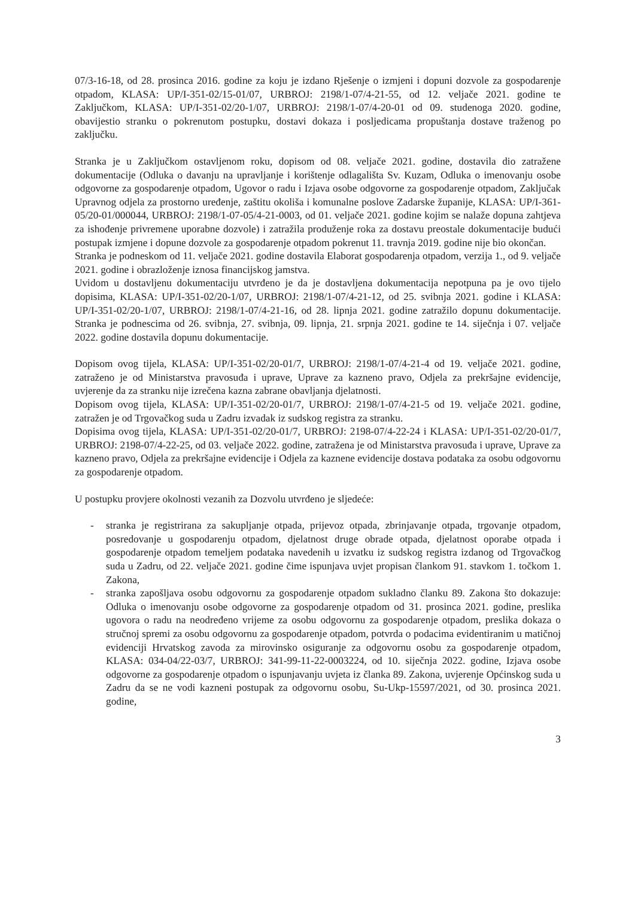07/3-16-18, od 28. prosinca 2016. godine za koju je izdano Rješenje o izmjeni i dopuni dozvole za gospodarenje otpadom, KLASA: UP/I-351-02/15-01/07, URBROJ: 2198/1-07/4-21-55, od 12. veljače 2021. godine te Zaključkom, KLASA: UP/I-351-02/20-1/07, URBROJ: 2198/1-07/4-20-01 od 09. studenoga 2020. godine, obavijestio stranku o pokrenutom postupku, dostavi dokaza i posljedicama propuštanja dostave traženog po zaključku.
Stranka je u Zaključkom ostavljenom roku, dopisom od 08. veljače 2021. godine, dostavila dio zatražene dokumentacije (Odluka o davanju na upravljanje i korištenje odlagališta Sv. Kuzam, Odluka o imenovanju osobe odgovorne za gospodarenje otpadom, Ugovor o radu i Izjava osobe odgovorne za gospodarenje otpadom, Zaključak Upravnog odjela za prostorno uređenje, zaštitu okoliša i komunalne poslove Zadarske županije, KLASA: UP/I-361-05/20-01/000044, URBROJ: 2198/1-07-05/4-21-0003, od 01. veljače 2021. godine kojim se nalaže dopuna zahtjeva za ishođenje privremene uporabne dozvole) i zatražila produženje roka za dostavu preostale dokumentacije budući postupak izmjene i dopune dozvole za gospodarenje otpadom pokrenut 11. travnja 2019. godine nije bio okončan.
Stranka je podneskom od 11. veljače 2021. godine dostavila Elaborat gospodarenja otpadom, verzija 1., od 9. veljače 2021. godine i obrazloženje iznosa financijskog jamstva.
Uvidom u dostavljenu dokumentaciju utvrđeno je da je dostavljena dokumentacija nepotpuna pa je ovo tijelo dopisima, KLASA: UP/I-351-02/20-1/07, URBROJ: 2198/1-07/4-21-12, od 25. svibnja 2021. godine i KLASA: UP/I-351-02/20-1/07, URBROJ: 2198/1-07/4-21-16, od 28. lipnja 2021. godine zatražilo dopunu dokumentacije. Stranka je podnescima od 26. svibnja, 27. svibnja, 09. lipnja, 21. srpnja 2021. godine te 14. siječnja i 07. veljače 2022. godine dostavila dopunu dokumentacije.
Dopisom ovog tijela, KLASA: UP/I-351-02/20-01/7, URBROJ: 2198/1-07/4-21-4 od 19. veljače 2021. godine, zatraženo je od Ministarstva pravosuđa i uprave, Uprave za kazneno pravo, Odjela za prekršajne evidencije, uvjerenje da za stranku nije izrečena kazna zabrane obavljanja djelatnosti.
Dopisom ovog tijela, KLASA: UP/I-351-02/20-01/7, URBROJ: 2198/1-07/4-21-5 od 19. veljače 2021. godine, zatražen je od Trgovačkog suda u Zadru izvadak iz sudskog registra za stranku.
Dopisima ovog tijela, KLASA: UP/I-351-02/20-01/7, URBROJ: 2198-07/4-22-24 i KLASA: UP/I-351-02/20-01/7, URBROJ: 2198-07/4-22-25, od 03. veljače 2022. godine, zatražena je od Ministarstva pravosuđa i uprave, Uprave za kazneno pravo, Odjela za prekršajne evidencije i Odjela za kaznene evidencije dostava podataka za osobu odgovornu za gospodarenje otpadom.
U postupku provjere okolnosti vezanih za Dozvolu utvrđeno je sljedeće:
- stranka je registrirana za sakupljanje otpada, prijevoz otpada, zbrinjavanje otpada, trgovanje otpadom, posredovanje u gospodarenju otpadom, djelatnost druge obrade otpada, djelatnost oporabe otpada i gospodarenje otpadom temeljem podataka navedenih u izvatku iz sudskog registra izdanog od Trgovačkog suda u Zadru, od 22. veljače 2021. godine čime ispunjava uvjet propisan člankom 91. stavkom 1. točkom 1. Zakona,
- stranka zapošljava osobu odgovornu za gospodarenje otpadom sukladno članku 89. Zakona što dokazuje: Odluka o imenovanju osobe odgovorne za gospodarenje otpadom od 31. prosinca 2021. godine, preslika ugovora o radu na neodređeno vrijeme za osobu odgovornu za gospodarenje otpadom, preslika dokaza o stručnoj spremi za osobu odgovornu za gospodarenje otpadom, potvrda o podacima evidentiranim u matičnoj evidenciji Hrvatskog zavoda za mirovinsko osiguranje za odgovornu osobu za gospodarenje otpadom, KLASA: 034-04/22-03/7, URBROJ: 341-99-11-22-0003224, od 10. siječnja 2022. godine, Izjava osobe odgovorne za gospodarenje otpadom o ispunjavanju uvjeta iz članka 89. Zakona, uvjerenje Općinskog suda u Zadru da se ne vodi kazneni postupak za odgovornu osobu, Su-Ukp-15597/2021, od 30. prosinca 2021. godine,
3